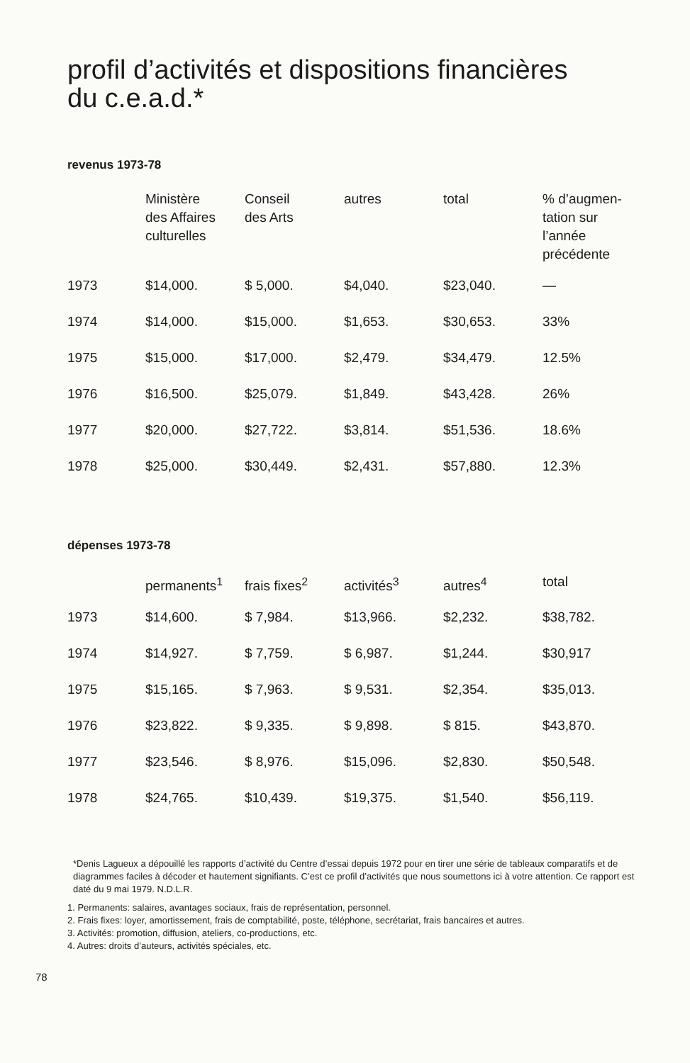profil d’activités et dispositions financières
du c.e.a.d.*
revenus 1973-78
| | Ministère des Affaires culturelles | Conseil des Arts | autres | total | % d’augmen- tation sur l’année précédente |
| --- | --- | --- | --- | --- | --- |
| 1973 | $14,000. | $ 5,000. | $4,040. | $23,040. | — |
| 1974 | $14,000. | $15,000. | $1,653. | $30,653. | 33% |
| 1975 | $15,000. | $17,000. | $2,479. | $34,479. | 12.5% |
| 1976 | $16,500. | $25,079. | $1,849. | $43,428. | 26% |
| 1977 | $20,000. | $27,722. | $3,814. | $51,536. | 18.6% |
| 1978 | $25,000. | $30,449. | $2,431. | $57,880. | 12.3% |
dépenses 1973-78
| | permanents<sup>1</sup> | frais fixes<sup>2</sup> | activités<sup>3</sup> | autres<sup>4</sup> | total |
| --- | --- | --- | --- | --- | --- |
| 1973 | $14,600. | $ 7,984. | $13,966. | $2,232. | $38,782. |
| 1974 | $14,927. | $ 7,759. | $ 6,987. | $1,244. | $30,917 |
| 1975 | $15,165. | $ 7,963. | $ 9,531. | $2,354. | $35,013. |
| 1976 | $23,822. | $ 9,335. | $ 9,898. | $ 815. | $43,870. |
| 1977 | $23,546. | $ 8,976. | $15,096. | $2,830. | $50,548. |
| 1978 | $24,765. | $10,439. | $19,375. | $1,540. | $56,119. |
*Denis Lagueux a dépouillé les rapports d’activité du Centre d’essai depuis 1972 pour en tirer une série de tableaux comparatifs et de diagrammes faciles à décoder et hautement signifiants. C’est ce profil d’activités que nous soumettons ici à votre attention. Ce rapport est daté du 9 mai 1979. N.D.L.R.
1. Permanents: salaires, avantages sociaux, frais de représentation, personnel.
2. Frais fixes: loyer, amortissement, frais de comptabilité, poste, téléphone, secrétariat, frais bancaires et autres.
3. Activités: promotion, diffusion, ateliers, co-productions, etc.
4. Autres: droits d’auteurs, activités spéciales, etc.
78